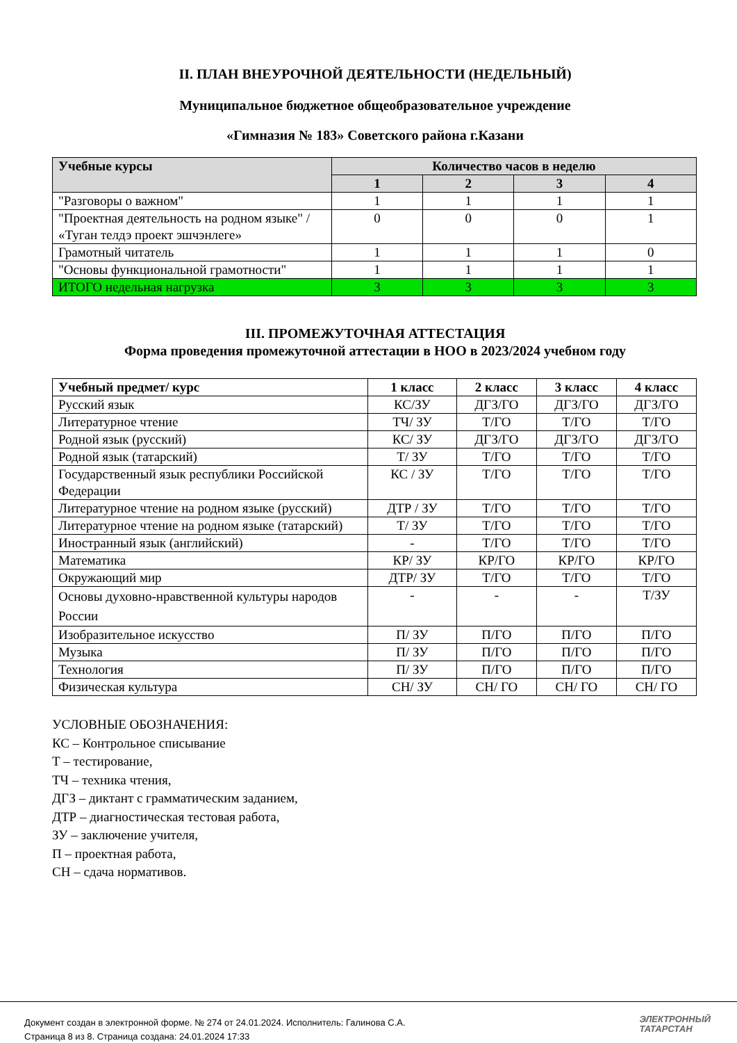II. ПЛАН ВНЕУРОЧНОЙ ДЕЯТЕЛЬНОСТИ (НЕДЕЛЬНЫЙ)
Муниципальное бюджетное общеобразовательное учреждение
«Гимназия № 183» Советского района г.Казани
| Учебные курсы | Количество часов в неделю | | | |
| --- | --- | --- | --- | --- |
| | 1 | 2 | 3 | 4 |
| "Разговоры о важном" | 1 | 1 | 1 | 1 |
| "Проектная деятельность на родном языке" / «Туган телдэ проект эшчэнлеге» | 0 | 0 | 0 | 1 |
| Грамотный читатель | 1 | 1 | 1 | 0 |
| "Основы функциональной грамотности" | 1 | 1 | 1 | 1 |
| ИТОГО недельная нагрузка | 3 | 3 | 3 | 3 |
III. ПРОМЕЖУТОЧНАЯ АТТЕСТАЦИЯ
Форма проведения промежуточной аттестации в НОО в 2023/2024 учебном году
| Учебный предмет/ курс | 1 класс | 2 класс | 3 класс | 4 класс |
| --- | --- | --- | --- | --- |
| Русский язык | КС/ЗУ | ДГЗ/ГО | ДГЗ/ГО | ДГЗ/ГО |
| Литературное чтение | ТЧ/ ЗУ | Т/ГО | Т/ГО | Т/ГО |
| Родной язык (русский) | КС/ ЗУ | ДГЗ/ГО | ДГЗ/ГО | ДГЗ/ГО |
| Родной язык (татарский) | Т/ ЗУ | Т/ГО | Т/ГО | Т/ГО |
| Государственный язык республики Российской Федерации | КС / ЗУ | Т/ГО | Т/ГО | Т/ГО |
| Литературное чтение на родном языке (русский) | ДТР / ЗУ | Т/ГО | Т/ГО | Т/ГО |
| Литературное чтение на родном языке (татарский) | Т/ ЗУ | Т/ГО | Т/ГО | Т/ГО |
| Иностранный язык (английский) | - | Т/ГО | Т/ГО | Т/ГО |
| Математика | КР/ ЗУ | КР/ГО | КР/ГО | КР/ГО |
| Окружающий мир | ДТР/ ЗУ | Т/ГО | Т/ГО | Т/ГО |
| Основы духовно-нравственной культуры народов России | - | - | - | Т/ЗУ |
| Изобразительное искусство | П/ ЗУ | П/ГО | П/ГО | П/ГО |
| Музыка | П/ ЗУ | П/ГО | П/ГО | П/ГО |
| Технология | П/ ЗУ | П/ГО | П/ГО | П/ГО |
| Физическая культура | СН/ ЗУ | СН/ ГО | СН/ ГО | СН/ ГО |
УСЛОВНЫЕ ОБОЗНАЧЕНИЯ:
КС – Контрольное списывание
Т – тестирование,
ТЧ – техника чтения,
ДГЗ – диктант с грамматическим заданием,
ДТР – диагностическая тестовая работа,
ЗУ – заключение учителя,
П – проектная работа,
СН – сдача нормативов.
Документ создан в электронной форме. № 274 от 24.01.2024. Исполнитель: Галинова С.А.
Страница 8 из 8. Страница создана: 24.01.2024 17:33
ЭЛЕКТРОННЫЙ
ТАТАРСТАН